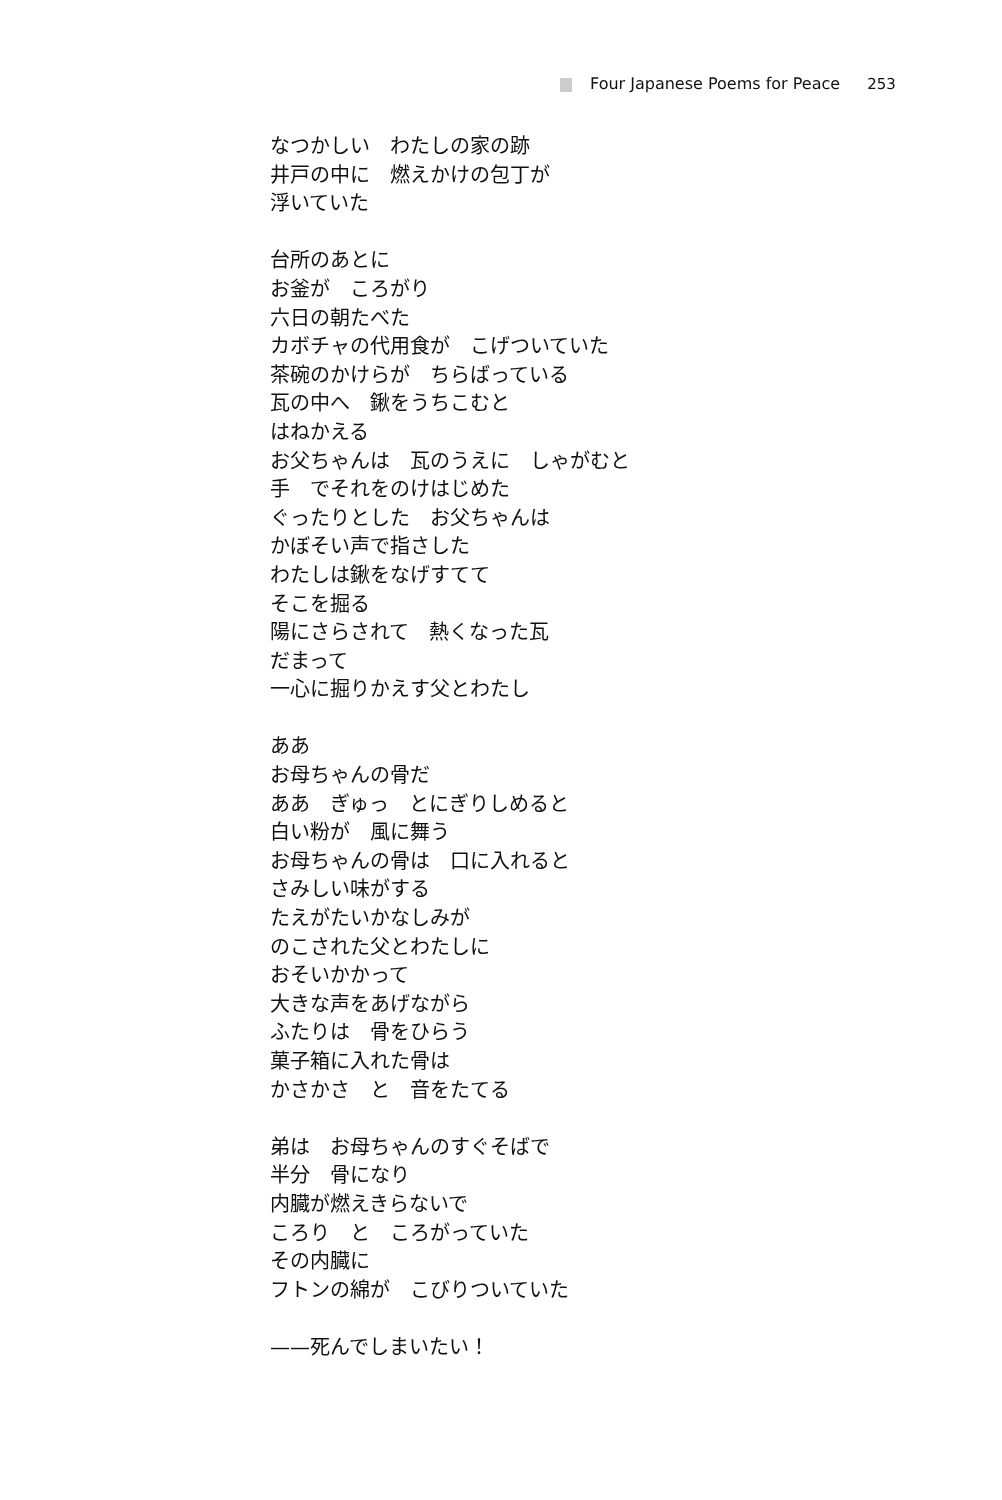Four Japanese Poems for Peace 253
なつかしい　わたしの家の跡
井戸の中に　燃えかけの包丁が
浮いていた
台所のあとに
お釜が　ころがり
六日の朝たべた
カボチャの代用食が　こげついていた
茶碗のかけらが　ちらばっている
瓦の中へ　鍬をうちこむと
はねかえる
お父ちゃんは　瓦のうえに　しゃがむと
手　でそれをのけはじめた
ぐったりとした　お父ちゃんは
かぼそい声で指さした
わたしは鍬をなげすてて
そこを掘る
陽にさらされて　熱くなった瓦
だまって
一心に掘りかえす父とわたし
ああ
お母ちゃんの骨だ
ああ　ぎゅっ　とにぎりしめると
白い粉が　風に舞う
お母ちゃんの骨は　口に入れると
さみしい味がする
たえがたいかなしみが
のこされた父とわたしに
おそいかかって
大きな声をあげながら
ふたりは　骨をひらう
菓子箱に入れた骨は
かさかさ　と　音をたてる
弟は　お母ちゃんのすぐそばで
半分　骨になり
内臓が燃えきらないで
ころり　と　ころがっていた
その内臓に
フトンの綿が　こびりついていた
——死んでしまいたい！